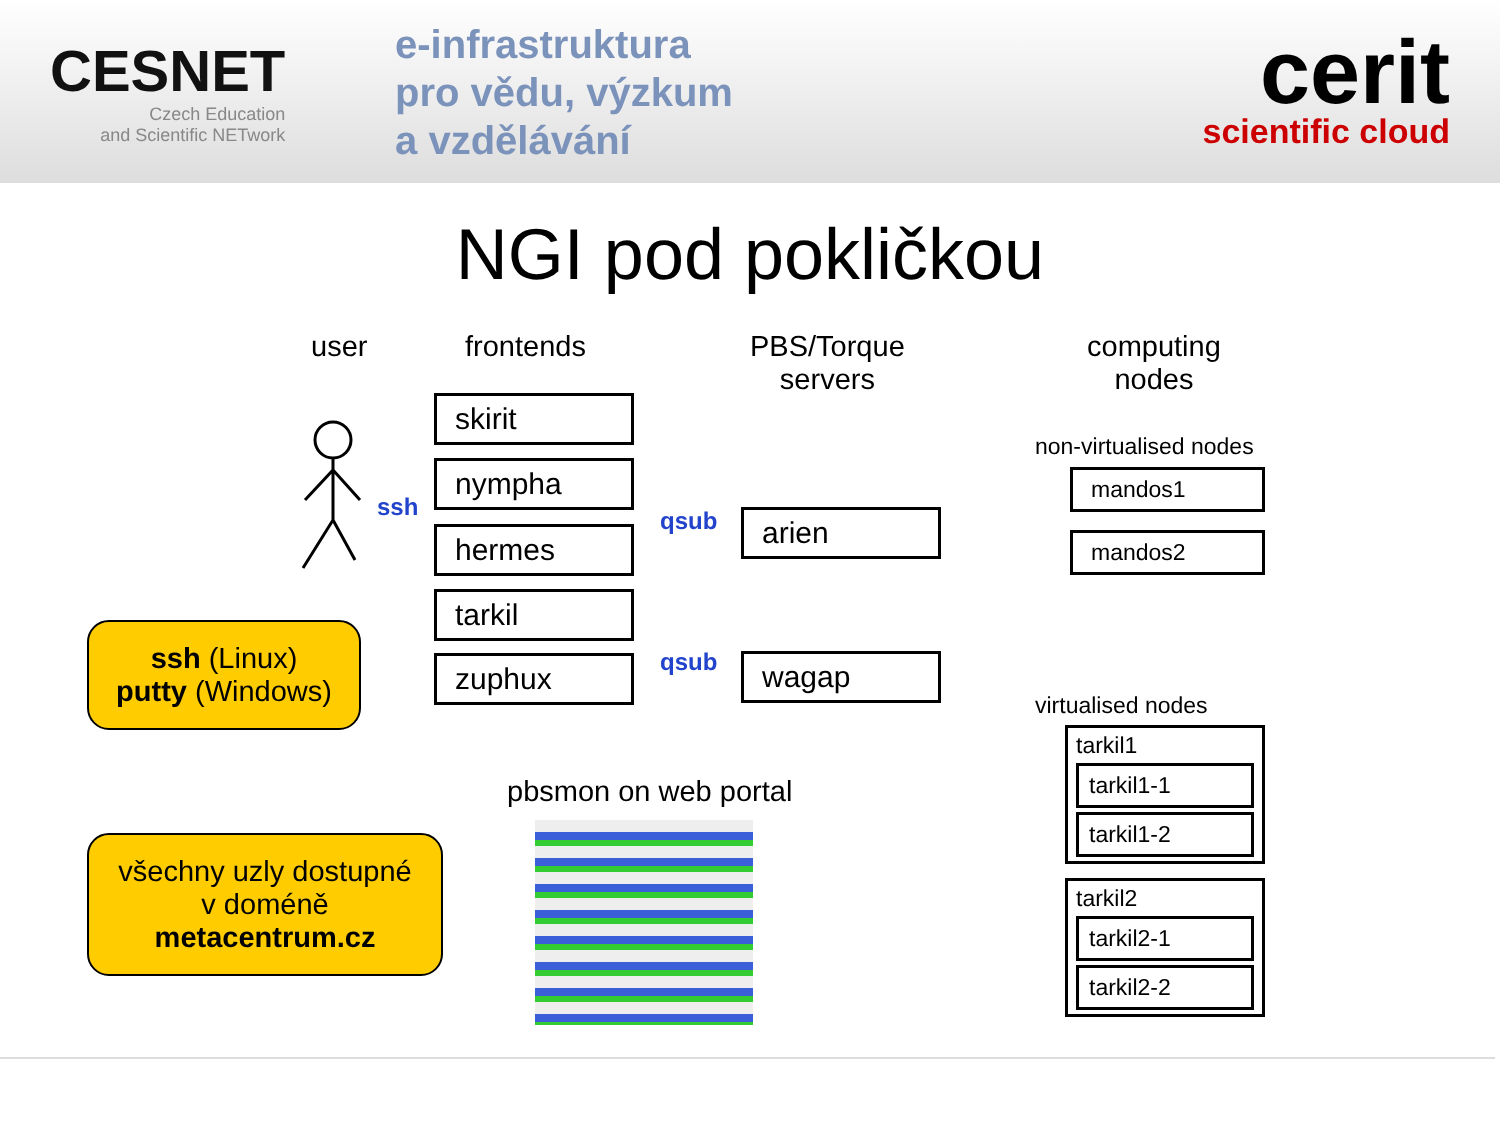CESNET
Czech Education
and Scientific NETwork
e-infrastruktura
pro vědu, výzkum
a vzdělávání
cerit
scientific cloud
NGI pod pokličkou
user frontends
PBS/Torque
servers
computing
nodes
ssh
skirit
nympha
hermes
tarkil
zuphux
qsub
qsub
arien
wagap
non-virtualised nodes
mandos1
mandos2
virtualised nodes
tarkil1
tarkil1-1
tarkil1-2
tarkil2
tarkil2-1
tarkil2-2
pbsmon on web portal
ssh (Linux)
putty (Windows)
všechny uzly dostupné
v doméně
metacentrum.cz